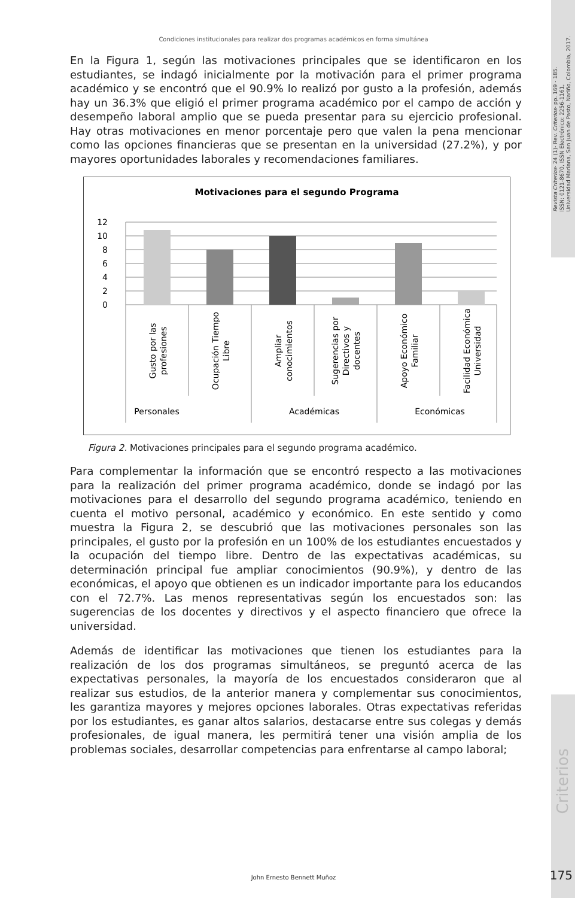Revista Criterios- 24 (1)- Rev. Criterios- pp. 169 - 185.
ISSN: 0121-8670, ISSN Electrónico: 2256-1161,
Universidad Mariana, San Juan de Pasto, Nariño, Colombia, 2017.
Criterios
Condiciones institucionales para realizar dos programas académicos en forma simultánea
En la Figura 1, según las motivaciones principales que se identificaron en los estudiantes, se indagó inicialmente por la motivación para el primer programa académico y se encontró que el 90.9% lo realizó por gusto a la profesión, además hay un 36.3% que eligió el primer programa académico por el campo de acción y desempeño laboral amplio que se pueda presentar para su ejercicio profesional. Hay otras motivaciones en menor porcentaje pero que valen la pena mencionar como las opciones financieras que se presentan en la universidad (27.2%), y por mayores oportunidades laborales y recomendaciones familiares.
Motivaciones para el segundo Programa
12
10
8
6
4
2
0
Personales
Académicas
Económicas
Gusto por las
profesiones
Ocupación Tiempo
Libre
Ampliar
conocimientos
Sugerencias por
Directivos y
docentes
Apoyo Económico
Familiar
Facilidad Económica
Universidad
Figura 2. Motivaciones principales para el segundo programa académico.
Para complementar la información que se encontró respecto a las motivaciones para la realización del primer programa académico, donde se indagó por las motivaciones para el desarrollo del segundo programa académico, teniendo en cuenta el motivo personal, académico y económico. En este sentido y como muestra la Figura 2, se descubrió que las motivaciones personales son las principales, el gusto por la profesión en un 100% de los estudiantes encuestados y la ocupación del tiempo libre. Dentro de las expectativas académicas, su determinación principal fue ampliar conocimientos (90.9%), y dentro de las económicas, el apoyo que obtienen es un indicador importante para los educandos con el 72.7%. Las menos representativas según los encuestados son: las sugerencias de los docentes y directivos y el aspecto financiero que ofrece la universidad.
Además de identificar las motivaciones que tienen los estudiantes para la realización de los dos programas simultáneos, se preguntó acerca de las expectativas personales, la mayoría de los encuestados consideraron que al realizar sus estudios, de la anterior manera y complementar sus conocimientos, les garantiza mayores y mejores opciones laborales. Otras expectativas referidas por los estudiantes, es ganar altos salarios, destacarse entre sus colegas y demás profesionales, de igual manera, les permitirá tener una visión amplia de los problemas sociales, desarrollar competencias para enfrentarse al campo laboral;
John Ernesto Bennett Muñoz 175